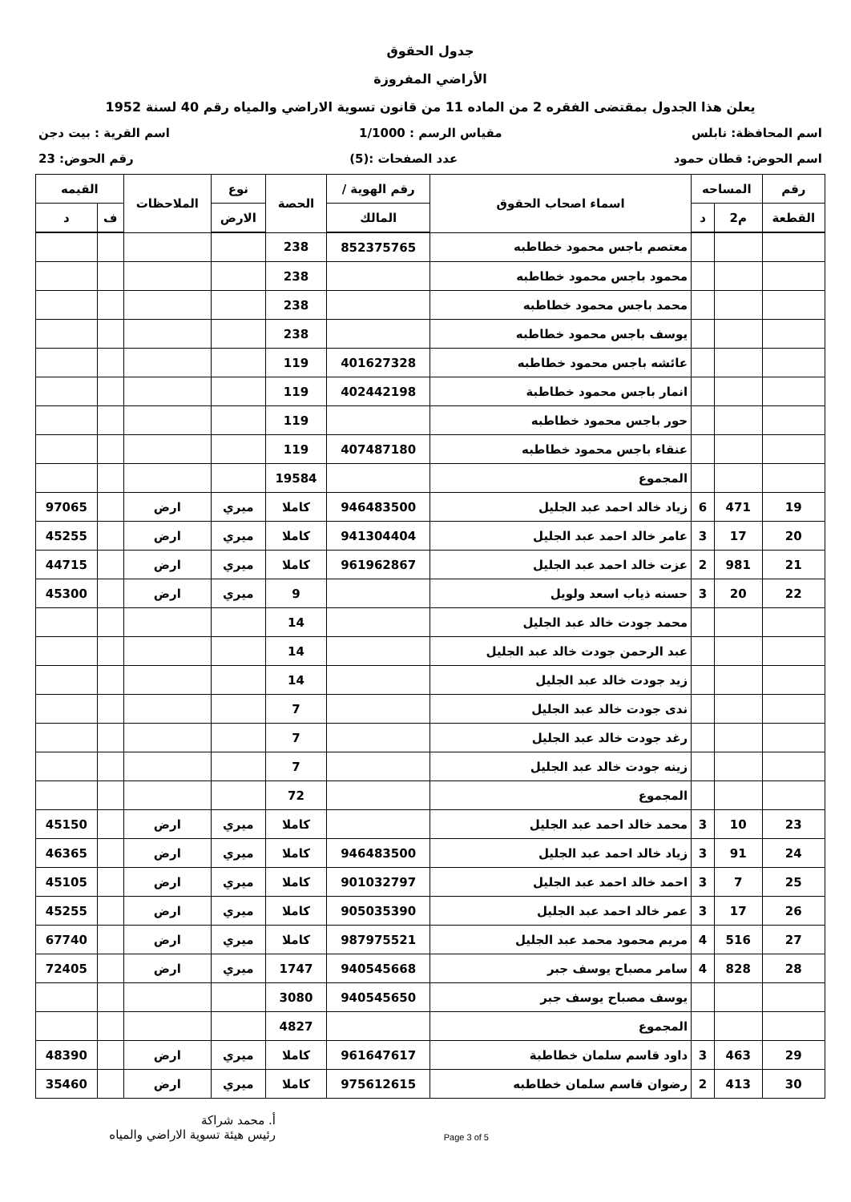جدول الحقوق
الأراضي المفروزة
يعلن هذا الجدول بمقتضى الفقره 2 من الماده 11 من قانون تسوية الاراضي والمياه رقم 40 لسنة 1952
اسم المحافظة: نابلس مقياس الرسم : 1/1000 اسم القرية : بيت دجن
اسم الحوض: قطان حمود عدد الصفحات :(5) رقم الحوض: 23
| رقم | المساحه | | اسماء اصحاب الحقوق | رقم الهوية / | الحصة | نوع | الملاحظات | القيمه | |
| --- | --- | --- | --- | --- | --- | --- | --- | --- | --- |
| القطعة | م2 | د | | المالك | | الارض | | ف | د |
| | | | معتصم باجس محمود خطاطبه | 852375765 | 238 | | | | |
| | | | محمود باجس محمود خطاطبه | | 238 | | | | |
| | | | محمد باجس محمود خطاطبه | | 238 | | | | |
| | | | يوسف باجس محمود خطاطبه | | 238 | | | | |
| | | | عائشه باجس محمود خطاطبه | 401627328 | 119 | | | | |
| | | | انمار باجس محمود خطاطبة | 402442198 | 119 | | | | |
| | | | حور باجس محمود خطاطبه | | 119 | | | | |
| | | | عنقاء باجس محمود خطاطبه | 407487180 | 119 | | | | |
| | | | المجموع | | 19584 | | | | |
| 19 | 471 | 6 | زياد خالد احمد عبد الجليل | 946483500 | كاملا | ميري | ارض | | 97065 |
| 20 | 17 | 3 | عامر خالد احمد عبد الجليل | 941304404 | كاملا | ميري | ارض | | 45255 |
| 21 | 981 | 2 | عزت خالد احمد عبد الجليل | 961962867 | كاملا | ميري | ارض | | 44715 |
| 22 | 20 | 3 | حسنه ذياب اسعد ولويل | | 9 | ميري | ارض | | 45300 |
| | | | محمد جودت خالد عبد الجليل | | 14 | | | | |
| | | | عبد الرحمن جودت خالد عبد الجليل | | 14 | | | | |
| | | | زيد جودت خالد عبد الجليل | | 14 | | | | |
| | | | ندى جودت خالد عبد الجليل | | 7 | | | | |
| | | | رغد جودت خالد عبد الجليل | | 7 | | | | |
| | | | زينه جودت خالد عبد الجليل | | 7 | | | | |
| | | | المجموع | | 72 | | | | |
| 23 | 10 | 3 | محمد خالد احمد عبد الجليل | | كاملا | ميري | ارض | | 45150 |
| 24 | 91 | 3 | زياد خالد احمد عبد الجليل | 946483500 | كاملا | ميري | ارض | | 46365 |
| 25 | 7 | 3 | احمد خالد احمد عبد الجليل | 901032797 | كاملا | ميري | ارض | | 45105 |
| 26 | 17 | 3 | عمر خالد احمد عبد الجليل | 905035390 | كاملا | ميري | ارض | | 45255 |
| 27 | 516 | 4 | مريم محمود محمد عبد الجليل | 987975521 | كاملا | ميري | ارض | | 67740 |
| 28 | 828 | 4 | سامر مصباح يوسف جبر | 940545668 | 1747 | ميري | ارض | | 72405 |
| | | | يوسف مصباح يوسف جبر | 940545650 | 3080 | | | | |
| | | | المجموع | | 4827 | | | | |
| 29 | 463 | 3 | داود قاسم سلمان خطاطبة | 961647617 | كاملا | ميري | ارض | | 48390 |
| 30 | 413 | 2 | رضوان قاسم سلمان خطاطبه | 975612615 | كاملا | ميري | ارض | | 35460 |
أ. محمد شراكة
رئيس هيئة تسوية الاراضي والمياه
Page 3 of 5